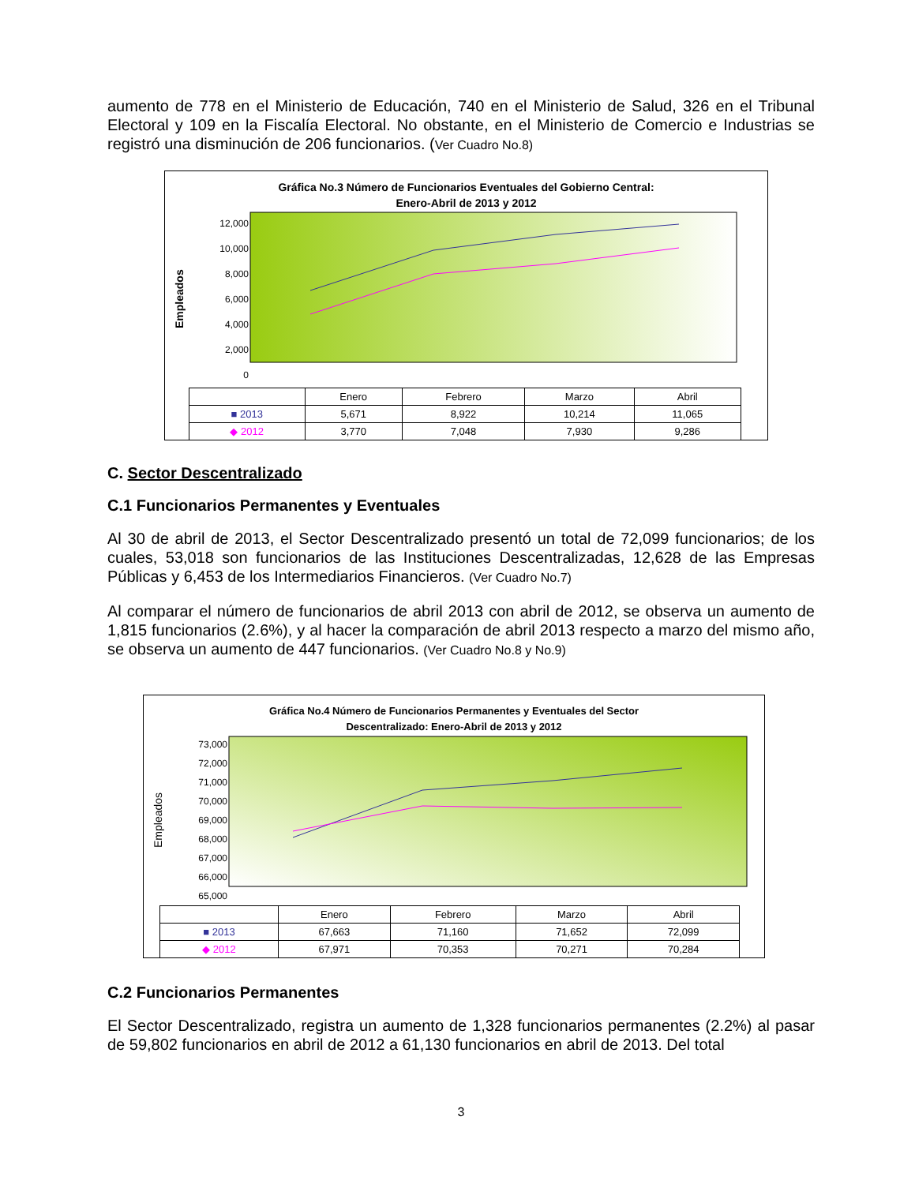aumento de 778 en el Ministerio de Educación, 740 en el Ministerio de Salud, 326 en el Tribunal Electoral y 109 en la Fiscalía Electoral. No obstante, en el Ministerio de Comercio e Industrias se registró una disminución de 206 funcionarios. (Ver Cuadro No.8)
Gráfica No.3 Número de Funcionarios Eventuales del Gobierno Central:
Enero-Abril de 2013 y 2012
Empleados
12,000
10,000
8,000
6,000
4,000
2,000
0
| | Enero | Febrero | Marzo | Abril |
| ■ 2013 | 5,671 | 8,922 | 10,214 | 11,065 |
| ◆ 2012 | 3,770 | 7,048 | 7,930 | 9,286 |
C. Sector Descentralizado
C.1 Funcionarios Permanentes y Eventuales
Al 30 de abril de 2013, el Sector Descentralizado presentó un total de 72,099 funcionarios; de los cuales, 53,018 son funcionarios de las Instituciones Descentralizadas, 12,628 de las Empresas Públicas y 6,453 de los Intermediarios Financieros. (Ver Cuadro No.7)
Al comparar el número de funcionarios de abril 2013 con abril de 2012, se observa un aumento de 1,815 funcionarios (2.6%), y al hacer la comparación de abril 2013 respecto a marzo del mismo año, se observa un aumento de 447 funcionarios. (Ver Cuadro No.8 y No.9)
Gráfica No.4 Número de Funcionarios Permanentes y Eventuales del Sector
Descentralizado: Enero-Abril de 2013 y 2012
Empleados
73,000
72,000
71,000
70,000
69,000
68,000
67,000
66,000
65,000
| | Enero | Febrero | Marzo | Abril |
| ■ 2013 | 67,663 | 71,160 | 71,652 | 72,099 |
| ◆ 2012 | 67,971 | 70,353 | 70,271 | 70,284 |
C.2 Funcionarios Permanentes
El Sector Descentralizado, registra un aumento de 1,328 funcionarios permanentes (2.2%) al pasar de 59,802 funcionarios en abril de 2012 a 61,130 funcionarios en abril de 2013. Del total
3